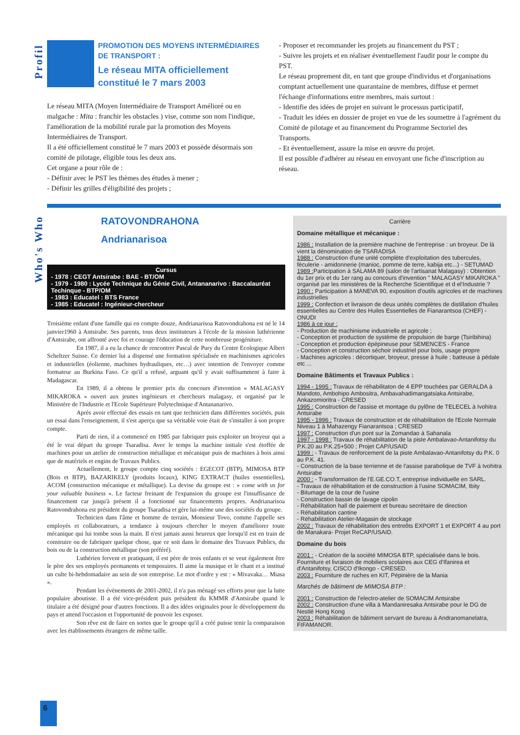Profil
PROMOTION DES MOYENS INTERMÉDIAIRES DE TRANSPORT :
Le réseau MITA officiellement constitué le 7 mars 2003
Le réseau MITA (Moyen Intermédiaire de Transport Amélioré ou en malgache : Mita : franchir les obstacles ) vise, comme son nom l'indique, l'amélioration de la mobilité rurale par la promotion des Moyens Intermédiaires de Transport.
Il a été officiellement constitué le 7 mars 2003 et possède désormais son comité de pilotage, éligible tous les deux ans.
Cet organe a pour rôle de :
- Définir avec le PST les thèmes des études à mener ;
- Définir les grilles d'éligibilité des projets ;
- Proposer et recommander les projets au financement du PST ;
- Suivre les projets et en réaliser éventuellement l'audit pour le compte du PST.
Le réseau proprement dit, en tant que groupe d'individus et d'organisations comptant actuellement une quarantaine de membres, diffuse et permet l'échange d'informations entre membres, mais surtout :
- Identifie des idées de projet en suivant le processus participatif,
- Traduit les idées en dossier de projet en vue de les soumettre à l'agrément du Comité de pilotage et au financement du Programme Sectoriel des Transports.
- Et éventuellement, assure la mise en œuvre du projet.
Il est possible d'adhérer au réseau en envoyant une fiche d'inscription au réseau.
Who's Who
RATOVONDRAHONA
Andrianarisoa
Cursus
- 1978 : CEGT Antsirabe : BAE - BT/OM
- 1979 - 1980 : Lycée Technique du Génie Civil, Antananarivo : Baccalauréat Techinque - BTP/OM
- 1983 : Educatel : BTS France
- 1985 : Educatel : Ingénieur-chercheur
Troisième enfant d'une famille qui en compte douze, Andrianarisoa Ratovondrahona est né le 14 janvier1960 à Antsirabe. Ses parents, tous deux instituteurs à l'école de la mission luthérienne d'Antsirabe, ont affronté avec foi et courage l'éducation de cette nombreuse progéniture.
En 1987, il a eu la chance de rencontrer Pascal de Pury du Centre Ecologique Albert Scheltzer Suisse. Ce dernier lui a dispensé une formation spécialisée en machinismes agricoles et industrielles (éolienne, machines hydrauliques, etc…) avec intention de l'envoyer comme formateur au Burkina Faso. Ce qu'il a refusé, arguant qu'il y avait suffisamment à faire à Madagascar.
En 1989, il a obtenu le premier prix du concours d'invention « MALAGASY MIKAROKA » ouvert aux jeunes ingénieurs et chercheurs malagasy, et organisé par le Ministère de l'Industrie et l'Ecole Supérieure Polytechnique d'Antananarivo.
Après avoir effectué des essais en tant que technicien dans différentes sociétés, puis un essai dans l'enseignement, il s'est aperçu que sa véritable voie était de s'installer à son propre compte.
Parti de rien, il a commencé en 1985 par fabriquer puis exploiter un broyeur qui a été le vrai départ du groupe Tsaradisa. Avec le temps la machine initiale s'est étoffée de machines pour un atelier de construction métallique et mécanique puis de machines à bois ainsi que de matériels et engins de Travaux Publics.
Actuellement, le groupe compte cinq sociétés : EGECOT (BTP), MIMOSA BTP (Bois et BTP), BAZARIKELY (produits locaux), KING EXTRACT (huiles essentielles), ACOM (construction mécanique et métallique). La devise du groupe est : « come with us for your valuable business ». Le facteur freinant de l'expansion du groupe est l'insuffisance de financement car jusqu'à présent il a fonctionné sur financements propres. Andrianarisoa Ratovondrahona est président du groupe Tsaradisa et gère lui-même une des sociétés du groupe.
Technicien dans l'âme et homme de terrain, Monsieur Tovo, comme l'appelle ses employés et collaborateurs, a tendance à toujours chercher le moyen d'améliorer toute mécanique qui lui tombe sous la main. Il n'est jamais aussi heureux que lorsqu'il est en train de construire ou de fabriquer quelque chose, que ce soit dans le domaine des Travaux Publics, du bois ou de la construction métallique (son préféré).
Luthérien fervent et pratiquant, il est père de trois enfants et se veut également être le père des ses employés permanents et temporaires. Il aime la musique et le chant et a institué un culte bi-hebdomadaire au sein de son entreprise. Le mot d'ordre y est : « Mivavaka… Miasa ».
Pendant les évènements de 2001-2002, il n'a pas ménagé ses efforts pour que la lutte populaire aboutisse. Il a été vice-président puis président du KMMR d'Antsirabe quand le titulaire a été désigné pour d'autres fonctions. Il a des idées originales pour le développement du pays et attend l'occasion et l'opportunité de pouvoir les exposer.
Son rêve est de faire en sortes que le groupe qu'il a créé puisse tenir la comparaison avec les établissements étrangers de même taille.
Carrière
Domaine métallique et mécanique :
1986 : Installation de la première machine de l'entreprise : un broyeur. De là vient la dénomination de TSARADISA
1988 : Construction d'une unité complète d'exploitation des tubercules, féculerie - amidonnerie (manioc, pomme de terre, kabija etc...) - SETUMAD
1989 : Participation à SALAMA 89 (salon de l'artisanat Malagasy) : Obtention du 1er prix et du 1er rang au concours d'invention " MALAGASY MIKAROKA " organisé par les ministères de la Recherche Scientifique et d el'Industrie ?
1990 : Participation à MANEVA 90, exposition d'outils agricoles et de machines industrielles
1999 : Confection et livraison de deux unités complètes de distillation d'huiles essentielles au Centre des Huiles Essentielles de Fianarantsoa (CHEF) - ONUDI
1986 à ce jour :
- Production de machinisme industrielle et agricole ;
- Conception et production de système de propulsion de barge (Tsiribihina)
- Conception et production épépineuse pour SEMENCES - France
- Conception et construction séchoir industriel pour bois, usage propre
- Machines agricoles : décortiquer, broyeur, presse à huile ; batteuse à pédale etc ...
Domaine Bâtiments et Travaux Publics :
1994 - 1995 : Travaux de réhabilitaton de 4 EPP touchées par GERALDA à Mandoto, Ambohipo Ambositra, Ambavahadimangatsiaka Antsirabe, Ankazomioritra - CRESED
1995 : Construction de l'assise et montage du pylône de TELECEL à Ivohitra Antsirabe
1995 - 1996 : Travaux de construction et de réhabilitation de l'Ecole Normale Niveau 1 à Mahazengy Fianarantsoa ; CRESED
1997 : Construction d'un pont sur la Zomandao à Sahanala
1997 - 1998 : Travaux de réhabilitation de la piste Ambalavao-Antanifotsy du P.K.20 au P.K.25+500 ; Projet CAP/USAID
1999 : - Travaux de renforcement de la piste Ambalavao-Antanifotsy du P.K. 0 au P.K. 41.
- Construction de la base terrienne et de l'assise parabolique de TVF à Ivohitra Antsirabe
2000 : - Transformation de l'E.GE.CO.T, entreprise individuelle en SARL.
- Travaux de réhabilitation et de construction à l'usine SOMACIM, Ibity
- Bitumage de la cour de l'usine
- Construction bassin de lavage cipolin
- Réhabilitation hall de paiement et bureau secrétaire de direction
- Réhabilitation cantine
- Réhabilitation Atelier-Magasin de stockage
2002 : Travaux de réhabilitation des entreôts EXPORT 1 et EXPORT 4 au port de Manakara- Projet ReCAP/USAID.
Domaine du bois
2001 : - Création de la société MIMOSA BTP, spécialisée dans le bois.
Fourniture et livraison de mobiliers scolaires aux CEG d'Ifanirea et d'Antanifotsy, CISCO d'Ikongo - CRESED.
2003 : Fourniture de ruches en KIT, Pépinière de la Mania
Marchés de bâtiment de MIMOSA BTP :
2001 : Construction de l'electro-atelier de SOMACIM Antsirabe
2002 : Construction d'une villa à Mandaniresaka Antsirabe pour le DG de Nestlé Hong Kong
2003 : Réhabilitation de bâtiment servant de bureau à Andranomanelatra, FIFAMANOR.
6